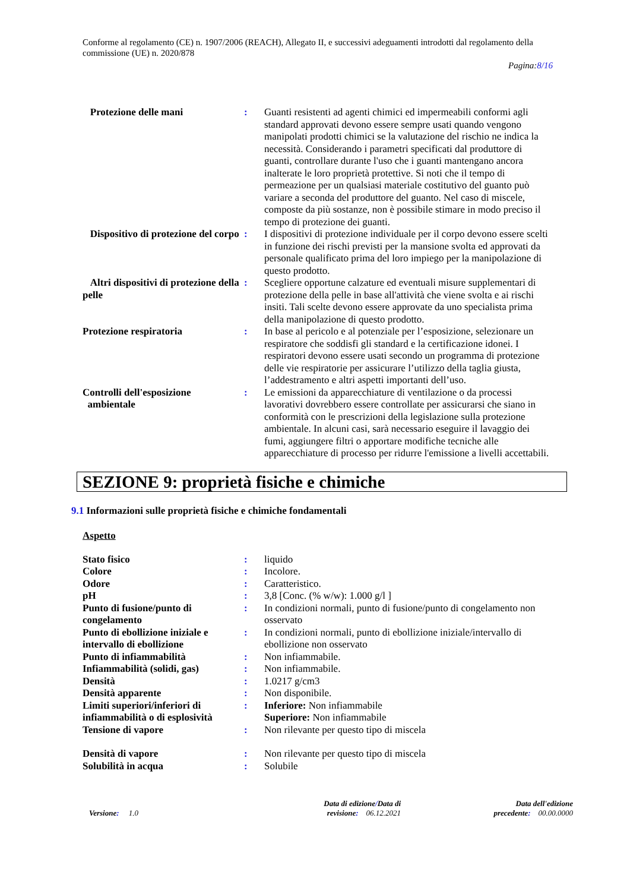Conforme al regolamento (CE) n. 1907/2006 (REACH), Allegato II, e successivi adeguamenti introdotti dal regolamento della commissione (UE) n. 2020/878
Pagina:8/16
| Protezione delle mani | : | Guanti resistenti ad agenti chimici ed impermeabili conformi agli standard approvati devono essere sempre usati quando vengono manipolati prodotti chimici se la valutazione del rischio ne indica la necessità. Considerando i parametri specificati dal produttore di guanti, controllare durante l'uso che i guanti mantengano ancora inalterate le loro proprietà protettive. Si noti che il tempo di permeazione per un qualsiasi materiale costitutivo del guanto può variare a seconda del produttore del guanto. Nel caso di miscele, composte da più sostanze, non è possibile stimare in modo preciso il tempo di protezione dei guanti. |
| Dispositivo di protezione del corpo | : | I dispositivi di protezione individuale per il corpo devono essere scelti in funzione dei rischi previsti per la mansione svolta ed approvati da personale qualificato prima del loro impiego per la manipolazione di questo prodotto. |
| Altri dispositivi di protezione della pelle | : | Scegliere opportune calzature ed eventuali misure supplementari di protezione della pelle in base all'attività che viene svolta e ai rischi insiti. Tali scelte devono essere approvate da uno specialista prima della manipolazione di questo prodotto. |
| Protezione respiratoria | : | In base al pericolo e al potenziale per l’esposizione, selezionare un respiratore che soddisfi gli standard e la certificazione idonei. I respiratori devono essere usati secondo un programma di protezione delle vie respiratorie per assicurare l’utilizzo della taglia giusta, l’addestramento e altri aspetti importanti dell’uso. |
| Controlli dell'esposizione ambientale | : | Le emissioni da apparecchiature di ventilazione o da processi lavorativi dovrebbero essere controllate per assicurarsi che siano in conformità con le prescrizioni della legislazione sulla protezione ambientale. In alcuni casi, sarà necessario eseguire il lavaggio dei fumi, aggiungere filtri o apportare modifiche tecniche alle apparecchiature di processo per ridurre l'emissione a livelli accettabili. |
SEZIONE 9: proprietà fisiche e chimiche
9.1 Informazioni sulle proprietà fisiche e chimiche fondamentali
Aspetto
| Stato fisico | : | liquido |
| Colore | : | Incolore. |
| Odore | : | Caratteristico. |
| pH | : | 3,8 [Conc. (% w/w): 1.000 g/l ] |
| Punto di fusione/punto di congelamento | : | In condizioni normali, punto di fusione/punto di congelamento non osservato |
| Punto di ebollizione iniziale e intervallo di ebollizione | : | In condizioni normali, punto di ebollizione iniziale/intervallo di ebollizione non osservato |
| Punto di infiammabilità | : | Non infiammabile. |
| Infiammabilità (solidi, gas) | : | Non infiammabile. |
| Densità | : | 1.0217 g/cm3 |
| Densità apparente | : | Non disponibile. |
| Limiti superiori/inferiori di infiammabilità o di esplosività | : | Inferiore: Non infiammabile Superiore: Non infiammabile |
| Tensione di vapore | : | Non rilevante per questo tipo di miscela |
| Densità di vapore | : | Non rilevante per questo tipo di miscela |
| Solubilità in acqua | : | Solubile |
Versione: 1.0
Data di edizione/Data di
revisione: 06.12.2021
Data dell'edizione
precedente: 00.00.0000